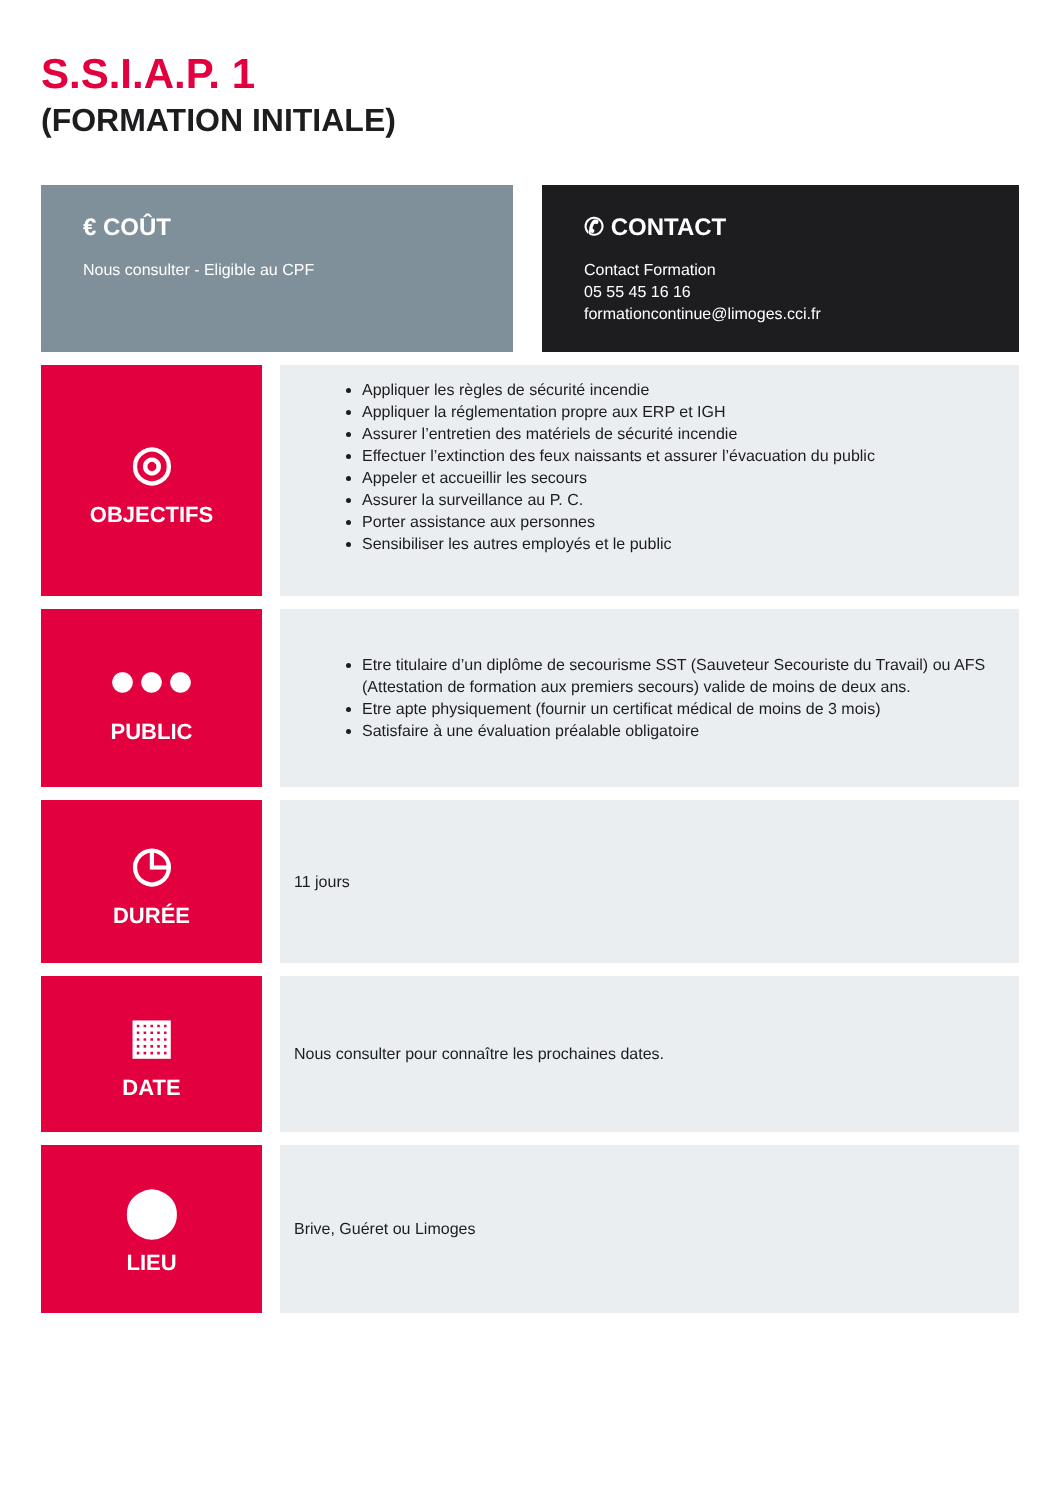S.S.I.A.P. 1
(FORMATION INITIALE)
€ COÛT
Nous consulter - Eligible au CPF
✆ CONTACT
Contact Formation
05 55 45 16 16
formationcontinue@limoges.cci.fr
◎
OBJECTIFS
Appliquer les règles de sécurité incendie
Appliquer la réglementation propre aux ERP et IGH
Assurer l’entretien des matériels de sécurité incendie
Effectuer l’extinction des feux naissants et assurer l’évacuation du public
Appeler et accueillir les secours
Assurer la surveillance au P. C.
Porter assistance aux personnes
Sensibiliser les autres employés et le public
●●●
PUBLIC
Etre titulaire d’un diplôme de secourisme SST (Sauveteur Secouriste du Travail) ou AFS (Attestation de formation aux premiers secours) valide de moins de deux ans.
Etre apte physiquement (fournir un certificat médical de moins de 3 mois)
Satisfaire à une évaluation préalable obligatoire
◷
DURÉE
11 jours
▦
DATE
Nous consulter pour connaître les prochaines dates.
⬤
LIEU
Brive, Guéret ou Limoges